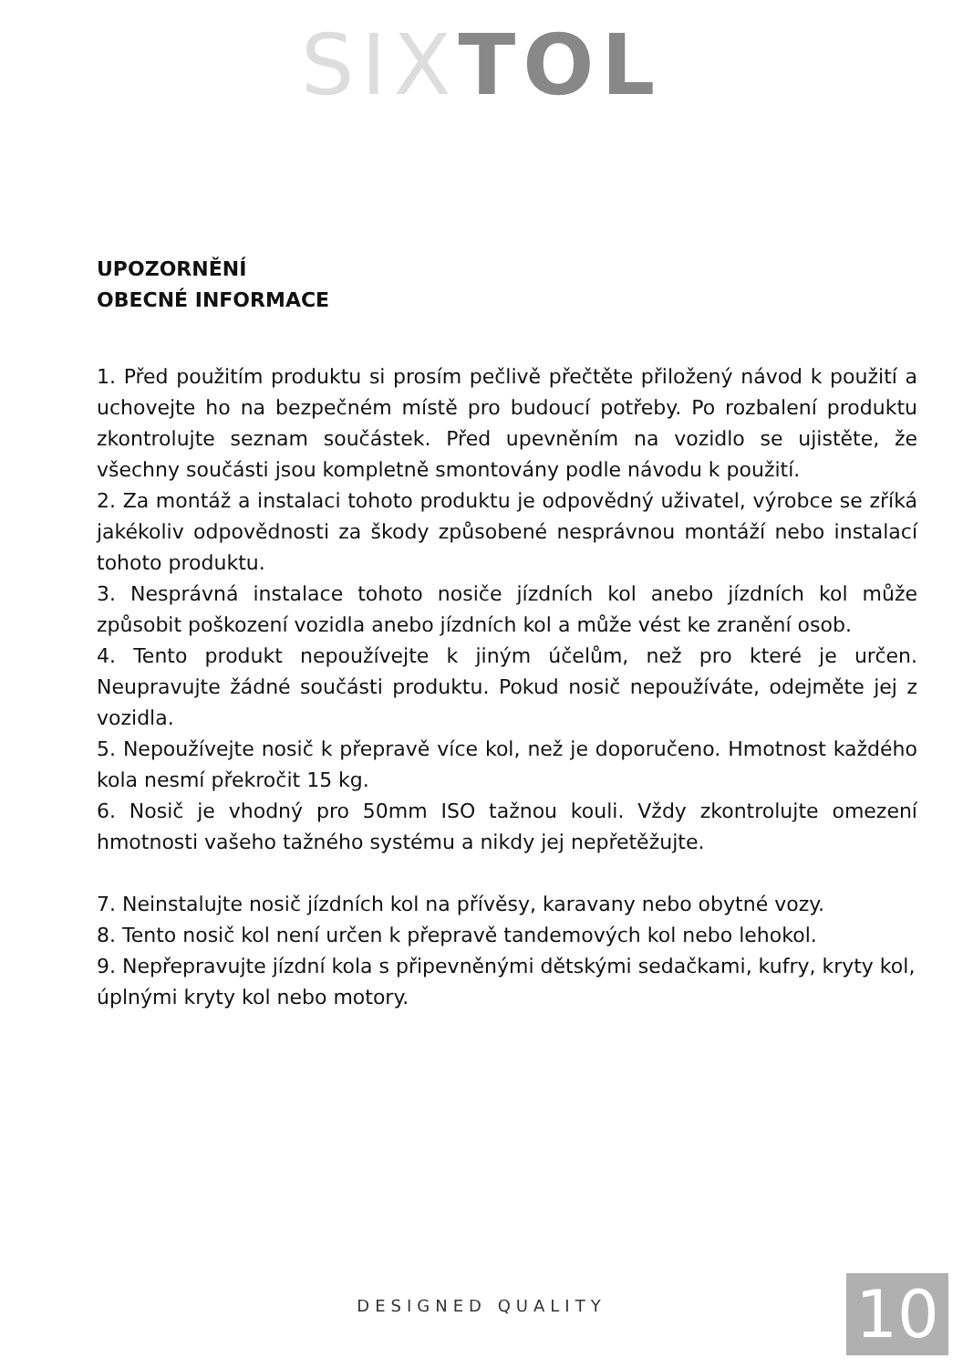SIX TOL
UPOZORNĚNÍ
OBECNÉ INFORMACE
1. Před použitím produktu si prosím pečlivě přečtěte přiložený návod k použití a uchovejte ho na bezpečném místě pro budoucí potřeby. Po rozbalení produktu zkontrolujte seznam součástek. Před upevněním na vozidlo se ujistěte, že všechny součásti jsou kompletně smontovány podle návodu k použití.
2. Za montáž a instalaci tohoto produktu je odpovědný uživatel, výrobce se zříká jakékoliv odpovědnosti za škody způsobené nesprávnou montáží nebo instalací tohoto produktu.
3. Nesprávná instalace tohoto nosiče jízdních kol anebo jízdních kol může způsobit poškození vozidla anebo jízdních kol a může vést ke zranění osob.
4. Tento produkt nepoužívejte k jiným účelům, než pro které je určen. Neupravujte žádné součásti produktu. Pokud nosič nepoužíváte, odejměte jej z vozidla.
5. Nepoužívejte nosič k přepravě více kol, než je doporučeno. Hmotnost každého kola nesmí překročit 15 kg.
6. Nosič je vhodný pro 50mm ISO tažnou kouli. Vždy zkontrolujte omezení hmotnosti vašeho tažného systému a nikdy jej nepřetěžujte.
7. Neinstalujte nosič jízdních kol na přívěsy, karavany nebo obytné vozy.
8. Tento nosič kol není určen k přepravě tandemových kol nebo lehokol.
9. Nepřepravujte jízdní kola s připevněnými dětskými sedačkami, kufry, kryty kol, úplnými kryty kol nebo motory.
DESIGNED QUALITY 10